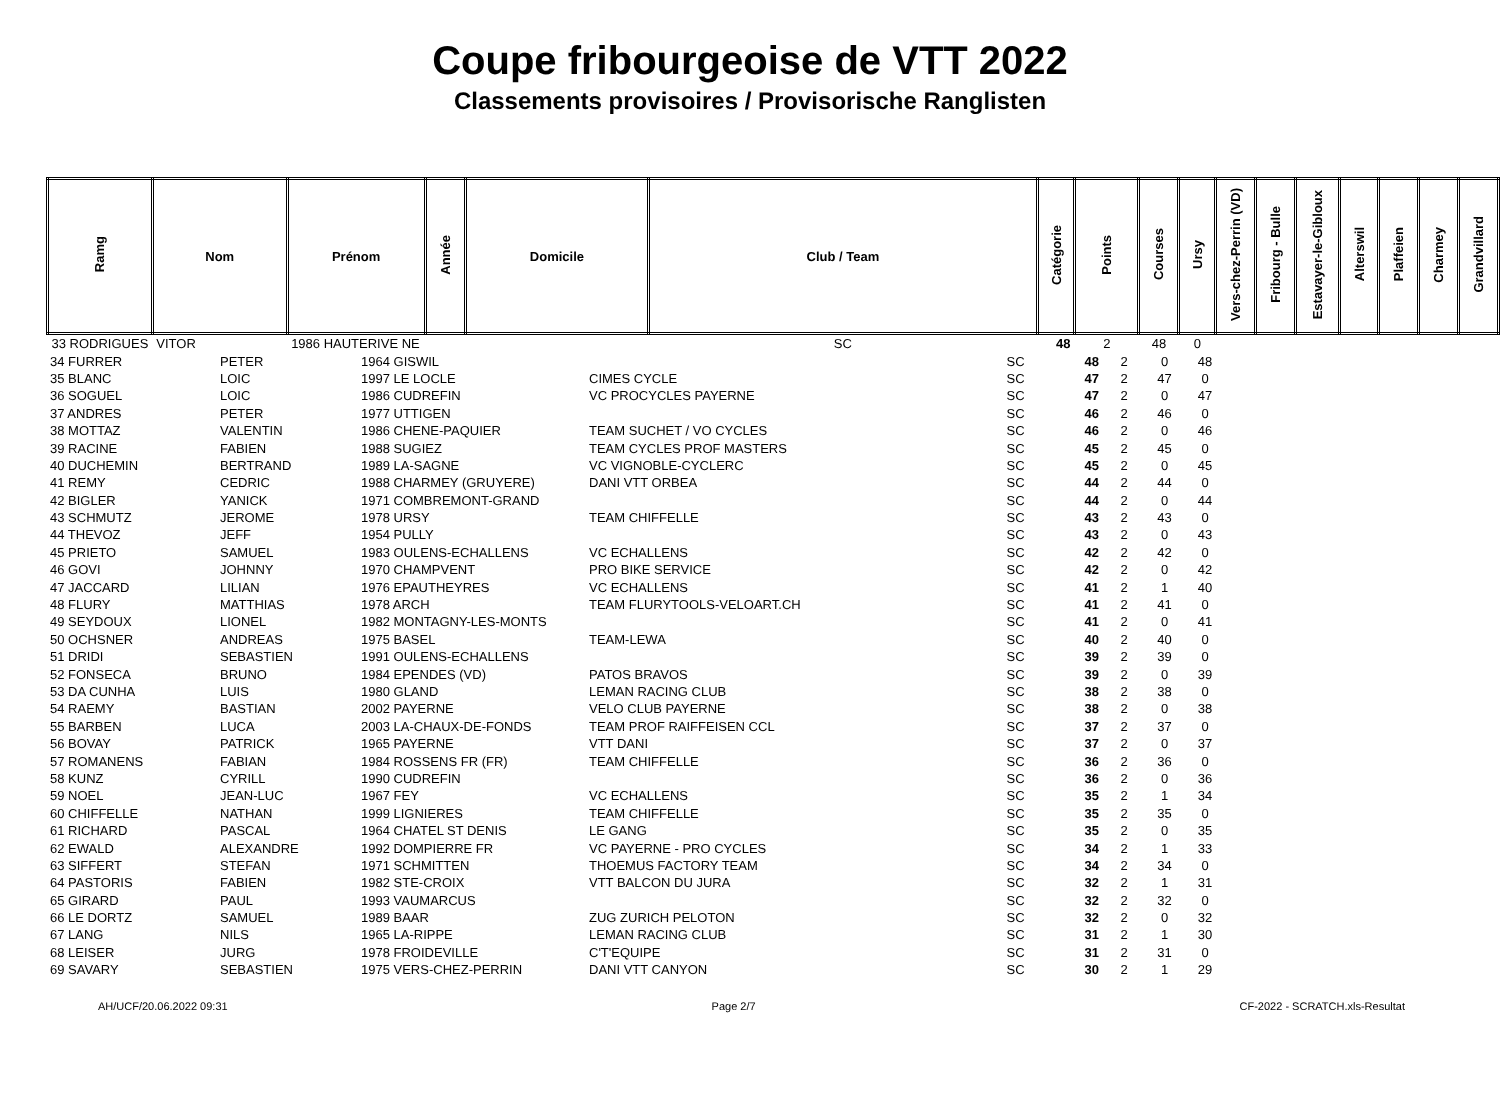Coupe fribourgeoise de VTT 2022
Classements provisoires / Provisorische Ranglisten
| Ramg | Nom | Prénom | Année | Domicile | Club / Team | Catégorie | Points | Courses | Ursy | Vers-chez-Perrin (VD) | Fribourg - Bulle | Estavayer-le-Gibloux | Alterswil | Plaffeien | Charmey | Grandvillard |
| --- | --- | --- | --- | --- | --- | --- | --- | --- | --- | --- | --- | --- | --- | --- | --- | --- |
| 33 RODRIGUES | VITOR | 1986 HAUTERIVE NE | | | SC | 48 | 2 | 48 | 0 | | | | | | | |
| 34 FURRER | PETER | 1964 GISWIL | | SC | 48 | 2 | 0 | 48 |
| 35 BLANC | LOIC | 1997 LE LOCLE | CIMES CYCLE | SC | 47 | 2 | 47 | 0 |
| 36 SOGUEL | LOIC | 1986 CUDREFIN | VC PROCYCLES PAYERNE | SC | 47 | 2 | 0 | 47 |
| 37 ANDRES | PETER | 1977 UTTIGEN | | SC | 46 | 2 | 46 | 0 |
| 38 MOTTAZ | VALENTIN | 1986 CHENE-PAQUIER | TEAM SUCHET / VO CYCLES | SC | 46 | 2 | 0 | 46 |
| 39 RACINE | FABIEN | 1988 SUGIEZ | TEAM CYCLES PROF MASTERS | SC | 45 | 2 | 45 | 0 |
| 40 DUCHEMIN | BERTRAND | 1989 LA-SAGNE | VC VIGNOBLE-CYCLERC | SC | 45 | 2 | 0 | 45 |
| 41 REMY | CEDRIC | 1988 CHARMEY (GRUYERE) | DANI VTT ORBEA | SC | 44 | 2 | 44 | 0 |
| 42 BIGLER | YANICK | 1971 COMBREMONT-GRAND | | SC | 44 | 2 | 0 | 44 |
| 43 SCHMUTZ | JEROME | 1978 URSY | TEAM CHIFFELLE | SC | 43 | 2 | 43 | 0 |
| 44 THEVOZ | JEFF | 1954 PULLY | | SC | 43 | 2 | 0 | 43 |
| 45 PRIETO | SAMUEL | 1983 OULENS-ECHALLENS | VC ECHALLENS | SC | 42 | 2 | 42 | 0 |
| 46 GOVI | JOHNNY | 1970 CHAMPVENT | PRO BIKE SERVICE | SC | 42 | 2 | 0 | 42 |
| 47 JACCARD | LILIAN | 1976 EPAUTHEYRES | VC ECHALLENS | SC | 41 | 2 | 1 | 40 |
| 48 FLURY | MATTHIAS | 1978 ARCH | TEAM FLURYTOOLS-VELOART.CH | SC | 41 | 2 | 41 | 0 |
| 49 SEYDOUX | LIONEL | 1982 MONTAGNY-LES-MONTS | | SC | 41 | 2 | 0 | 41 |
| 50 OCHSNER | ANDREAS | 1975 BASEL | TEAM-LEWA | SC | 40 | 2 | 40 | 0 |
| 51 DRIDI | SEBASTIEN | 1991 OULENS-ECHALLENS | | SC | 39 | 2 | 39 | 0 |
| 52 FONSECA | BRUNO | 1984 EPENDES (VD) | PATOS BRAVOS | SC | 39 | 2 | 0 | 39 |
| 53 DA CUNHA | LUIS | 1980 GLAND | LEMAN RACING CLUB | SC | 38 | 2 | 38 | 0 |
| 54 RAEMY | BASTIAN | 2002 PAYERNE | VELO CLUB PAYERNE | SC | 38 | 2 | 0 | 38 |
| 55 BARBEN | LUCA | 2003 LA-CHAUX-DE-FONDS | TEAM PROF RAIFFEISEN CCL | SC | 37 | 2 | 37 | 0 |
| 56 BOVAY | PATRICK | 1965 PAYERNE | VTT DANI | SC | 37 | 2 | 0 | 37 |
| 57 ROMANENS | FABIAN | 1984 ROSSENS FR (FR) | TEAM CHIFFELLE | SC | 36 | 2 | 36 | 0 |
| 58 KUNZ | CYRILL | 1990 CUDREFIN | | SC | 36 | 2 | 0 | 36 |
| 59 NOEL | JEAN-LUC | 1967 FEY | VC ECHALLENS | SC | 35 | 2 | 1 | 34 |
| 60 CHIFFELLE | NATHAN | 1999 LIGNIERES | TEAM CHIFFELLE | SC | 35 | 2 | 35 | 0 |
| 61 RICHARD | PASCAL | 1964 CHATEL ST DENIS | LE GANG | SC | 35 | 2 | 0 | 35 |
| 62 EWALD | ALEXANDRE | 1992 DOMPIERRE FR | VC PAYERNE - PRO CYCLES | SC | 34 | 2 | 1 | 33 |
| 63 SIFFERT | STEFAN | 1971 SCHMITTEN | THOEMUS FACTORY TEAM | SC | 34 | 2 | 34 | 0 |
| 64 PASTORIS | FABIEN | 1982 STE-CROIX | VTT BALCON DU JURA | SC | 32 | 2 | 1 | 31 |
| 65 GIRARD | PAUL | 1993 VAUMARCUS | | SC | 32 | 2 | 32 | 0 |
| 66 LE DORTZ | SAMUEL | 1989 BAAR | ZUG ZURICH PELOTON | SC | 32 | 2 | 0 | 32 |
| 67 LANG | NILS | 1965 LA-RIPPE | LEMAN RACING CLUB | SC | 31 | 2 | 1 | 30 |
| 68 LEISER | JURG | 1978 FROIDEVILLE | C'T'EQUIPE | SC | 31 | 2 | 31 | 0 |
| 69 SAVARY | SEBASTIEN | 1975 VERS-CHEZ-PERRIN | DANI VTT CANYON | SC | 30 | 2 | 1 | 29 |
AH/UCF/20.06.2022 09:31 Page 2/7 CF-2022 - SCRATCH.xls-Resultat